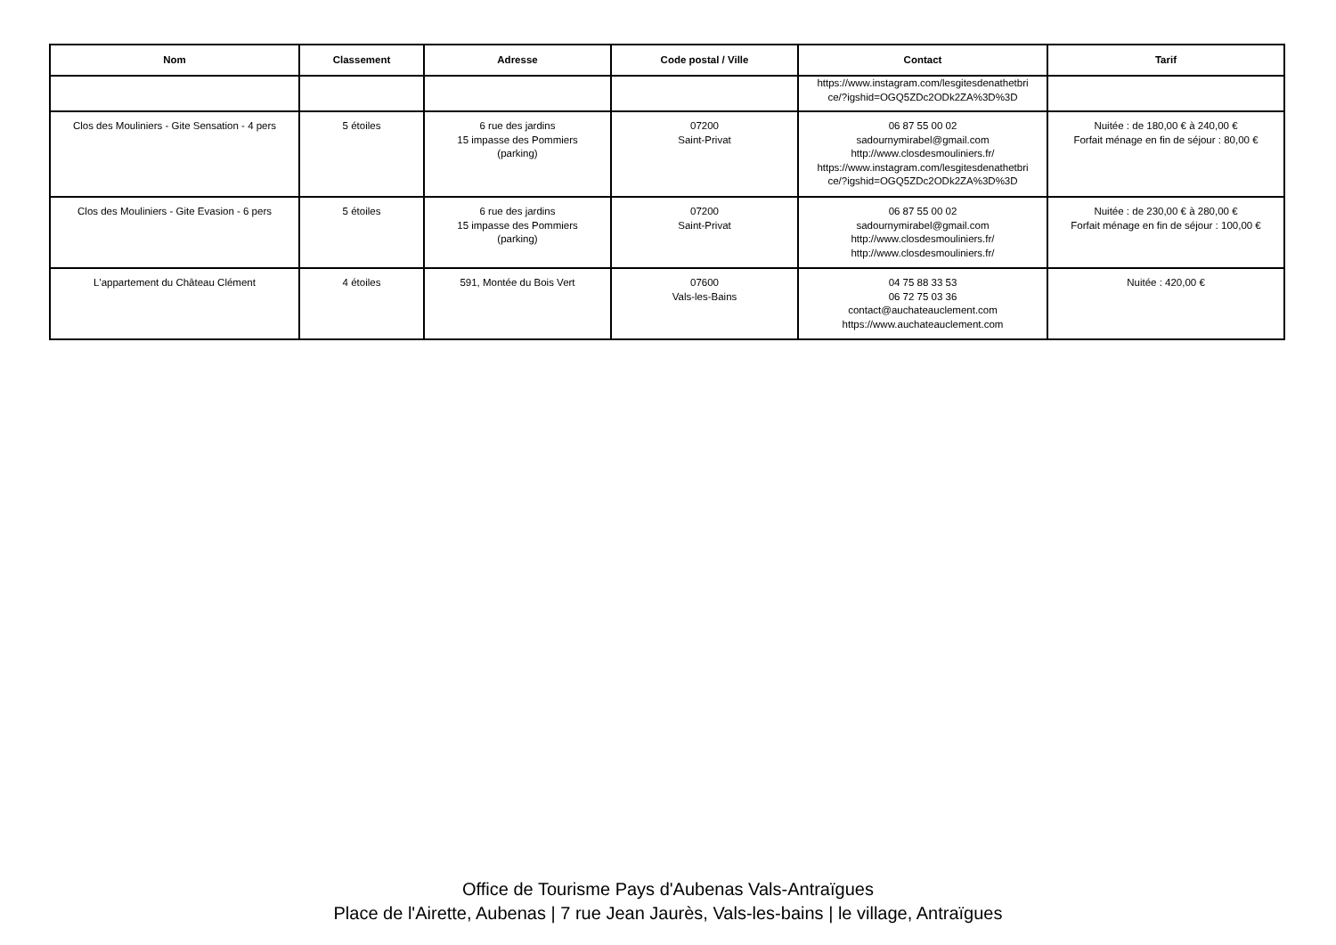| Nom | Classement | Adresse | Code postal / Ville | Contact | Tarif |
| --- | --- | --- | --- | --- | --- |
| | | | | https://www.instagram.com/lesgitesdenathetbri ce/?igshid=OGQ5ZDc2ODk2ZA%3D%3D | |
| Clos des Mouliniers - Gite Sensation - 4 pers | 5 étoiles | 6 rue des jardins 15 impasse des Pommiers (parking) | 07200 Saint-Privat | 06 87 55 00 02 sadournymirabel@gmail.com http://www.closdesmouliniers.fr/ https://www.instagram.com/lesgitesdenathetbri ce/?igshid=OGQ5ZDc2ODk2ZA%3D%3D | Nuitée : de 180,00 € à 240,00 € Forfait ménage en fin de séjour : 80,00 € |
| Clos des Mouliniers - Gite Evasion - 6 pers | 5 étoiles | 6 rue des jardins 15 impasse des Pommiers (parking) | 07200 Saint-Privat | 06 87 55 00 02 sadournymirabel@gmail.com http://www.closdesmouliniers.fr/ http://www.closdesmouliniers.fr/ | Nuitée : de 230,00 € à 280,00 € Forfait ménage en fin de séjour : 100,00 € |
| L'appartement du Château Clément | 4 étoiles | 591, Montée du Bois Vert | 07600 Vals-les-Bains | 04 75 88 33 53 06 72 75 03 36 contact@auchateauclement.com https://www.auchateauclement.com | Nuitée : 420,00 € |
Office de Tourisme Pays d'Aubenas Vals-Antraïgues
Place de l'Airette, Aubenas | 7 rue Jean Jaurès, Vals-les-bains | le village, Antraïgues